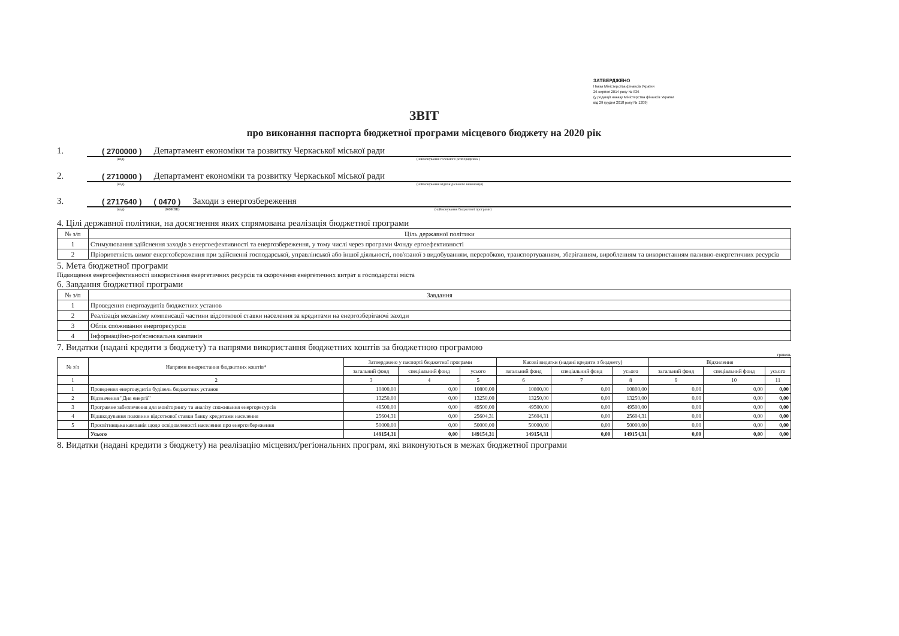ЗАТВЕРДЖЕНО
Наказ Міністерства фінансів України
26 серпня 2014 року № 836
(у редакції наказу Міністерства фінансів України
від 29 грудня 2018 року № 1209)
ЗВІТ
про виконання паспорта бюджетної програми місцевого бюджету на 2020 рік
1. ( 2700000 ) Департамент економіки та розвитку Черкаської міської ради
(код) (найменування головного розпорядника )
2. ( 2710000 ) Департамент економіки та розвитку Черкаської міської ради
(код) (найменування відповідального виконавця)
3. ( 2717640 ) ( 0470 ) Заходи з енергозбереження
(код) (КФКВК) (найменування бюджетної програми)
4. Цілі державної політики, на досягнення яких спрямована реалізація бюджетної програми
| № з/п | Ціль державної політики |
| --- | --- |
| 1 | Стимулювання здійснення заходів з енергоефективності та енергозбереження, у тому числі через програми Фонду ергоефективності |
| 2 | Пріоритетність вимог енергозбереження при здійсненні господарської, управлінської або іншої діяльності, пов'язаної з видобуванням, переробкою, транспортуванням, зберіганням, виробленням та використанням паливно-енергетичних ресурсів |
5. Мета бюджетної програми
Підвищення енергоефективності використання енергетичних ресурсів та скорочення енергетичних витрат в господарстві міста
6. Завдання бюджетної програми
| № з/п | Завдання |
| --- | --- |
| 1 | Проведення енергоаудитів бюджетних установ |
| 2 | Реалізація механізму компенсації частини відсоткової ставки населення за кредитами на енергозберігаючі заходи |
| 3 | Облік споживання енергоресурсів |
| 4 | Інформаційно-роз'яснювальна кампанія |
7. Видатки (надані кредити з бюджету) та напрями використання бюджетних коштів за бюджетною програмою
гривень
| № з/п | Напрями використання бюджетних коштів* | Затверджено у паспорті бюджетної програми | | | Касові видатки (надані кредити з бюджету) | | | Відхилення | | |
| --- | --- | --- | --- | --- | --- | --- | --- | --- | --- | --- |
| | | загальний фонд | спеціальний фонд | усього | загальний фонд | спеціальний фонд | усього | загальний фонд | спеціальний фонд | усього |
| 1 | 2 | 3 | 4 | 5 | 6 | 7 | 8 | 9 | 10 | 11 |
| 1 | Проведення енергоаудитів будівель бюджетних установ | 10800,00 | 0,00 | 10800,00 | 10800,00 | 0,00 | 10800,00 | 0,00 | 0,00 | 0,00 |
| 2 | Відзначення "Дня енергії" | 13250,00 | 0,00 | 13250,00 | 13250,00 | 0,00 | 13250,00 | 0,00 | 0,00 | 0,00 |
| 3 | Програмне забезпечення для моніторингу та аналізу споживання енергоресурсів | 49500,00 | 0,00 | 49500,00 | 49500,00 | 0,00 | 49500,00 | 0,00 | 0,00 | 0,00 |
| 4 | Відшкодування половини відсоткової ставки банку кредитами населення | 25604,31 | 0,00 | 25604,31 | 25604,31 | 0,00 | 25604,31 | 0,00 | 0,00 | 0,00 |
| 5 | Просвітницька кампанія щодо освідомленості населення про енергозбереження | 50000,00 | 0,00 | 50000,00 | 50000,00 | 0,00 | 50000,00 | 0,00 | 0,00 | 0,00 |
| | Усього | 149154,31 | 0,00 | 149154,31 | 149154,31 | 0,00 | 149154,31 | 0,00 | 0,00 | 0,00 |
8. Видатки (надані кредити з бюджету) на реалізацію місцевих/регіональних програм, які виконуються в межах бюджетної програми